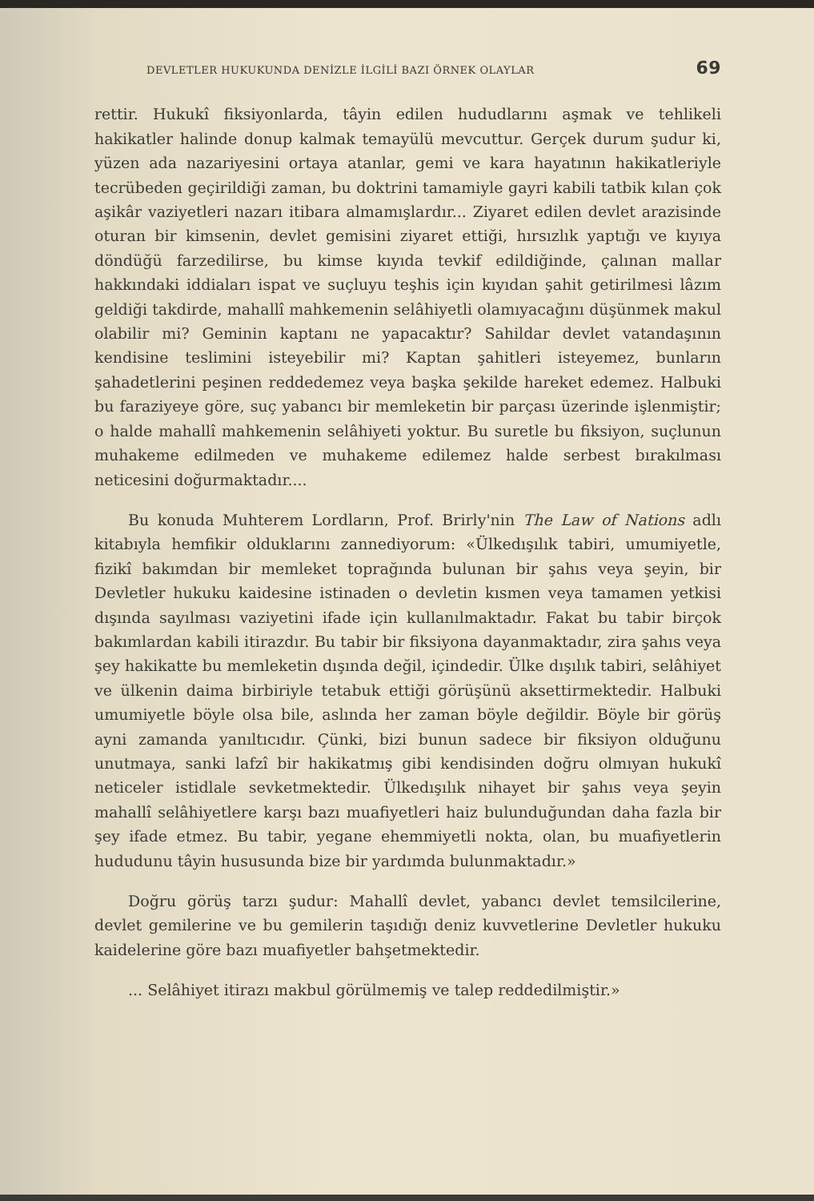DEVLETLER HUKUKUNDA DENİZLE İLGİLİ BAZI ÖRNEK OLAYLAR 69
rettir. Hukukî fiksiyonlarda, tâyin edilen hududlarını aşmak ve tehlikeli hakikatler halinde donup kalmak temayülü mevcuttur. Gerçek durum şudur ki, yüzen ada nazariyesini ortaya atanlar, gemi ve kara hayatının hakikatleriyle tecrübeden geçirildiği zaman, bu doktrini tamamiyle gayri kabili tatbik kılan çok aşikâr vaziyetleri nazarı itibara almamışlardır... Ziyaret edilen devlet arazisinde oturan bir kimsenin, devlet gemisini ziyaret ettiği, hırsızlık yaptığı ve kıyıya döndüğü farzedilirse, bu kimse kıyıda tevkif edildiğinde, çalınan mallar hakkındaki iddiaları ispat ve suçluyu teşhis için kıyıdan şahit getirilmesi lâzım geldiği takdirde, mahallî mahkemenin selâhiyetli olamıyacağını düşünmek makul olabilir mi? Geminin kaptanı ne yapacaktır? Sahildar devlet vatandaşının kendisine teslimini isteyebilir mi? Kaptan şahitleri isteyemez, bunların şahadetlerini peşinen reddedemez veya başka şekilde hareket edemez. Halbuki bu faraziyeye göre, suç yabancı bir memleketin bir parçası üzerinde işlenmiştir; o halde mahallî mahkemenin selâhiyeti yoktur. Bu suretle bu fiksiyon, suçlunun muhakeme edilmeden ve muhakeme edilemez halde serbest bırakılması neticesini doğurmaktadır....
Bu konuda Muhterem Lordların, Prof. Brirly'nin The Law of Nations adlı kitabıyla hemfikir olduklarını zannediyorum: «Ülkedışılık tabiri, umumiyetle, fizikî bakımdan bir memleket toprağında bulunan bir şahıs veya şeyin, bir Devletler hukuku kaidesine istinaden o devletin kısmen veya tamamen yetkisi dışında sayılması vaziyetini ifade için kullanılmaktadır. Fakat bu tabir birçok bakımlardan kabili itirazdır. Bu tabir bir fiksiyona dayanmaktadır, zira şahıs veya şey hakikatte bu memleketin dışında değil, içindedir. Ülke dışılık tabiri, selâhiyet ve ülkenin daima birbiriyle tetabuk ettiği görüşünü aksettirmektedir. Halbuki umumiyetle böyle olsa bile, aslında her zaman böyle değildir. Böyle bir görüş ayni zamanda yanıltıcıdır. Çünki, bizi bunun sadece bir fiksiyon olduğunu unutmaya, sanki lafzî bir hakikatmış gibi kendisinden doğru olmıyan hukukî neticeler istidlale sevketmektedir. Ülkedışılık nihayet bir şahıs veya şeyin mahallî selâhiyetlere karşı bazı muafiyetleri haiz bulunduğundan daha fazla bir şey ifade etmez. Bu tabir, yegane ehemmiyetli nokta, olan, bu muafiyetlerin hududunu tâyin hususunda bize bir yardımda bulunmaktadır.»
Doğru görüş tarzı şudur: Mahallî devlet, yabancı devlet temsilcilerine, devlet gemilerine ve bu gemilerin taşıdığı deniz kuvvetlerine Devletler hukuku kaidelerine göre bazı muafiyetler bahşetmektedir.
... Selâhiyet itirazı makbul görülmemiş ve talep reddedilmiştir.»